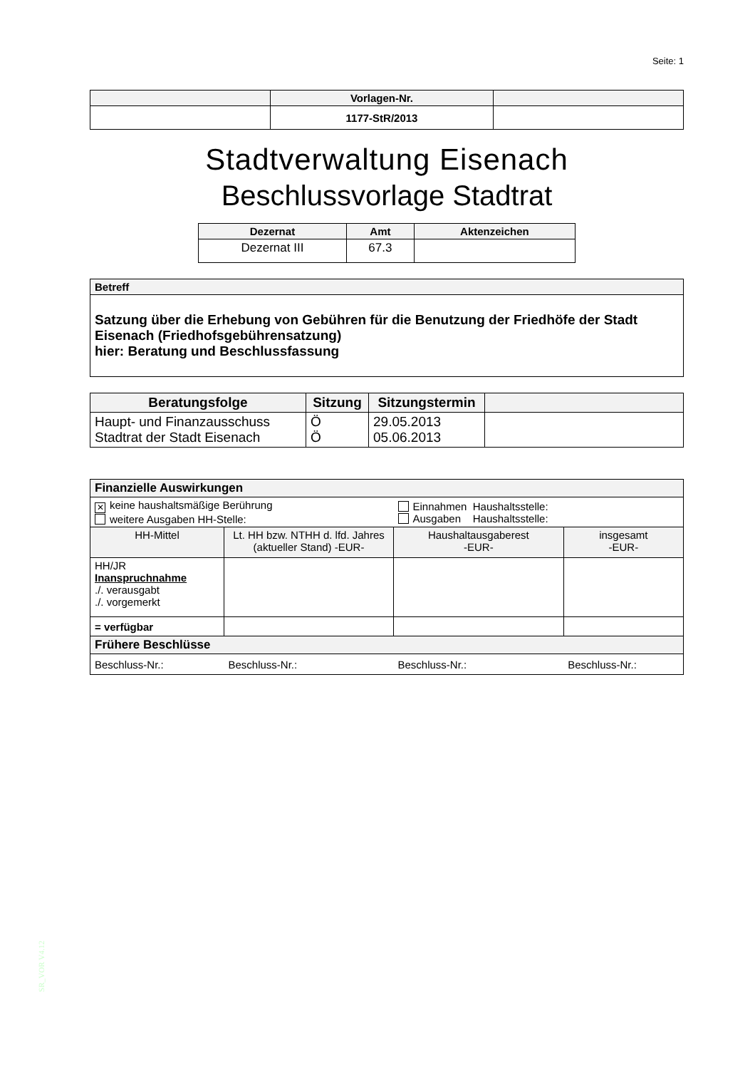Seite: 1
| | Vorlagen-Nr. | |
| --- | --- | --- |
| | 1177-StR/2013 | |
Stadtverwaltung Eisenach
Beschlussvorlage Stadtrat
| Dezernat | Amt | Aktenzeichen |
| --- | --- | --- |
| Dezernat III | 67.3 | |
| Betreff |
| --- |
| Satzung über die Erhebung von Gebühren für die Benutzung der Friedhöfe der Stadt Eisenach (Friedhofsgebührensatzung) hier: Beratung und Beschlussfassung |
| Beratungsfolge | Sitzung | Sitzungstermin | |
| --- | --- | --- | --- |
| Haupt- und Finanzausschuss Stadtrat der Stadt Eisenach | Ö Ö | 29.05.2013 05.06.2013 | |
| Finanzielle Auswirkungen | | | |
| --- | --- | --- | --- |
| ✕ keine haushaltsmäßige Berührung weitere Ausgaben HH-Stelle: | | Einnahmen Haushaltsstelle: Ausgaben Haushaltsstelle: | |
| HH-Mittel | Lt. HH bzw. NTHH d. lfd. Jahres (aktueller Stand) -EUR- | Haushaltausgaberest -EUR- | insgesamt -EUR- |
| HH/JR Inanspruchnahme ./. verausgabt ./. vorgemerkt | | | |
| = verfügbar | | | |
| Frühere Beschlüsse | | | |
| Beschluss-Nr.: | Beschluss-Nr.: | Beschluss-Nr.: | Beschluss-Nr.: |
SR_VOR V4.12